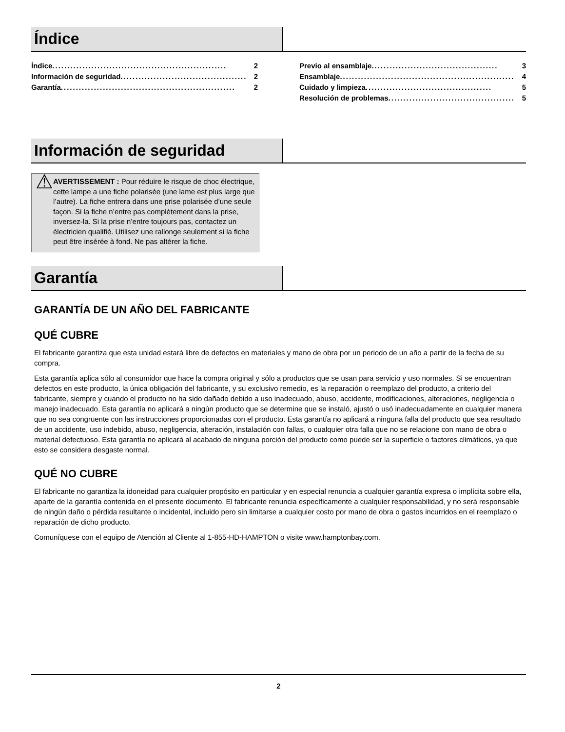Índice
Índice .......................................................... 2
Información de seguridad .......................................... 2
Garantía.......................................................... 2
Previo al ensamblaje .......................................... 3
Ensamblaje .......................................................... 4
Cuidado y limpieza .......................................... 5
Resolución de problemas .......................................... 5
Información de seguridad
⚠
AVERTISSEMENT : Pour réduire le risque de choc électrique, cette lampe a une fiche polarisée (une lame est plus large que l’autre). La fiche entrera dans une prise polarisée d’une seule façon. Si la fiche n’entre pas complètement dans la prise, inversez-la. Si la prise n’entre toujours pas, contactez un électricien qualifié. Utilisez une rallonge seulement si la fiche peut être insérée à fond. Ne pas altérer la fiche.
Garantía
GARANTÍA DE UN AÑO DEL FABRICANTE
QUÉ CUBRE
El fabricante garantiza que esta unidad estará libre de defectos en materiales y mano de obra por un periodo de un año a partir de la fecha de su compra.
Esta garantía aplica sólo al consumidor que hace la compra original y sólo a productos que se usan para servicio y uso normales. Si se encuentran defectos en este producto, la única obligación del fabricante, y su exclusivo remedio, es la reparación o reemplazo del producto, a criterio del fabricante, siempre y cuando el producto no ha sido dañado debido a uso inadecuado, abuso, accidente, modificaciones, alteraciones, negligencia o manejo inadecuado. Esta garantía no aplicará a ningún producto que se determine que se instaló, ajustó o usó inadecuadamente en cualquier manera que no sea congruente con las instrucciones proporcionadas con el producto. Esta garantía no aplicará a ninguna falla del producto que sea resultado de un accidente, uso indebido, abuso, negligencia, alteración, instalación con fallas, o cualquier otra falla que no se relacione con mano de obra o material defectuoso. Esta garantía no aplicará al acabado de ninguna porción del producto como puede ser la superficie o factores climáticos, ya que esto se considera desgaste normal.
QUÉ NO CUBRE
El fabricante no garantiza la idoneidad para cualquier propósito en particular y en especial renuncia a cualquier garantía expresa o implícita sobre ella, aparte de la garantía contenida en el presente documento. El fabricante renuncia específicamente a cualquier responsabilidad, y no será responsable de ningún daño o pérdida resultante o incidental, incluido pero sin limitarse a cualquier costo por mano de obra o gastos incurridos en el reemplazo o reparación de dicho producto.
Comuníquese con el equipo de Atención al Cliente al 1-855-HD-HAMPTON o visite www.hamptonbay.com.
2